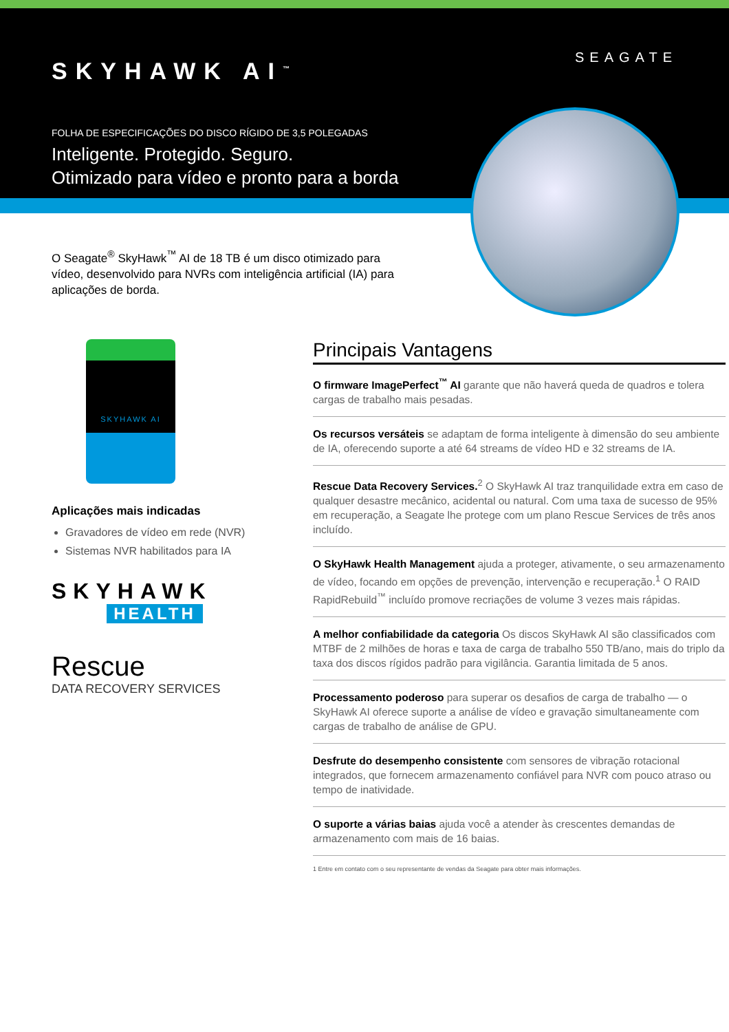SKYHAWK AI<sup>™</sup>
SEAGATE
FOLHA DE ESPECIFICAÇÕES DO DISCO RÍGIDO DE 3,5 POLEGADAS
Inteligente. Protegido. Seguro.
Otimizado para vídeo e pronto para a borda
O Seagate<sup>®</sup> SkyHawk<sup>™</sup> AI de 18 TB é um disco otimizado para vídeo, desenvolvido para NVRs com inteligência artificial (IA) para aplicações de borda.
SKYHAWK AI
Aplicações mais indicadas
Gravadores de vídeo em rede (NVR)
Sistemas NVR habilitados para IA
SKYHAWK
HEALTH
Rescue
DATA RECOVERY SERVICES
Principais Vantagens
O firmware ImagePerfect<sup>™</sup> AI garante que não haverá queda de quadros e tolera cargas de trabalho mais pesadas.
Os recursos versáteis se adaptam de forma inteligente à dimensão do seu ambiente de IA, oferecendo suporte a até 64 streams de vídeo HD e 32 streams de IA.
Rescue Data Recovery Services.<sup>2</sup> O SkyHawk AI traz tranquilidade extra em caso de qualquer desastre mecânico, acidental ou natural. Com uma taxa de sucesso de 95% em recuperação, a Seagate lhe protege com um plano Rescue Services de três anos incluído.
O SkyHawk Health Management ajuda a proteger, ativamente, o seu armazenamento de vídeo, focando em opções de prevenção, intervenção e recuperação.<sup>1</sup> O RAID RapidRebuild<sup>™</sup> incluído promove recriações de volume 3 vezes mais rápidas.
A melhor confiabilidade da categoria Os discos SkyHawk AI são classificados com MTBF de 2 milhões de horas e taxa de carga de trabalho 550 TB/ano, mais do triplo da taxa dos discos rígidos padrão para vigilância. Garantia limitada de 5 anos.
Processamento poderoso para superar os desafios de carga de trabalho — o SkyHawk AI oferece suporte a análise de vídeo e gravação simultaneamente com cargas de trabalho de análise de GPU.
Desfrute do desempenho consistente com sensores de vibração rotacional integrados, que fornecem armazenamento confiável para NVR com pouco atraso ou tempo de inatividade.
O suporte a várias baias ajuda você a atender às crescentes demandas de armazenamento com mais de 16 baias.
1 Entre em contato com o seu representante de vendas da Seagate para obter mais informações.